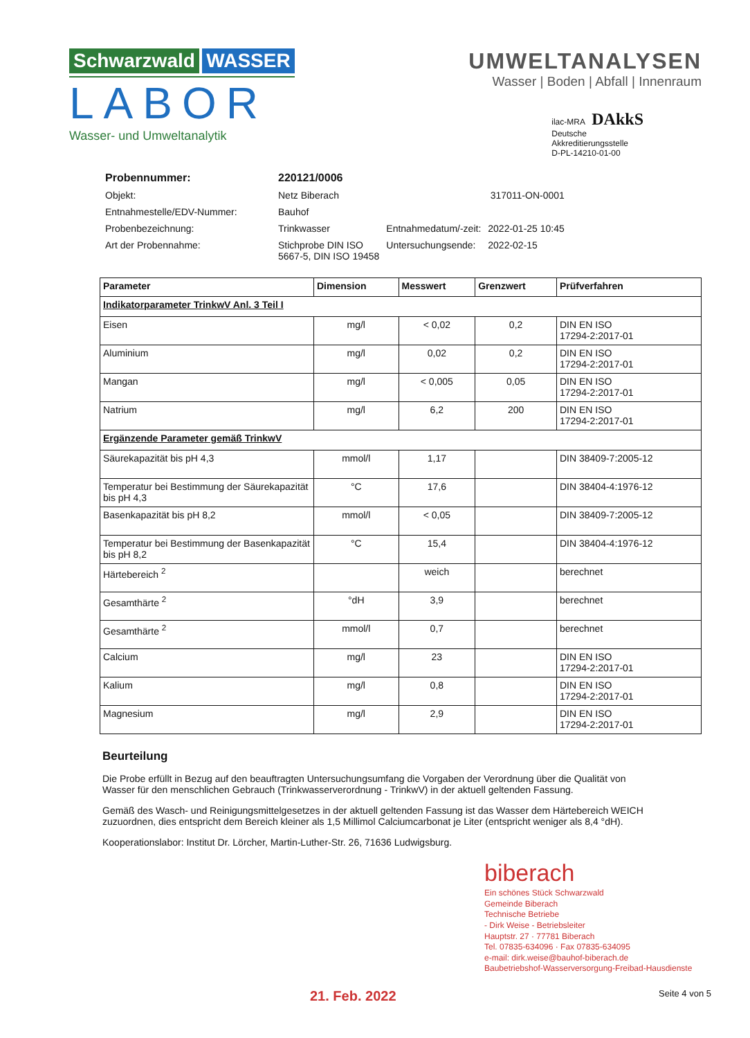Schwarzwald WASSER
LABOR
Wasser- und Umweltanalytik
UMWELTANALYSEN
Wasser | Boden | Abfall | Innenraum
ilac-MRA DAkkS
Deutsche
Akkreditierungsstelle
D-PL-14210-01-00
| Probennummer: | 220121/0006 | | |
| Objekt: | Netz Biberach | | 317011-ON-0001 |
| Entnahmestelle/EDV-Nummer: | Bauhof | | |
| Probenbezeichnung: | Trinkwasser | Entnahmedatum/-zeit: | 2022-01-25 10:45 |
| Art der Probennahme: | Stichprobe DIN ISO 5667-5, DIN ISO 19458 | Untersuchungsende: | 2022-02-15 |
| Parameter | Dimension | Messwert | Grenzwert | Prüfverfahren |
| --- | --- | --- | --- | --- |
| Indikatorparameter TrinkwV Anl. 3 Teil I | | | | |
| Eisen | mg/l | < 0,02 | 0,2 | DIN EN ISO 17294-2:2017-01 |
| Aluminium | mg/l | 0,02 | 0,2 | DIN EN ISO 17294-2:2017-01 |
| Mangan | mg/l | < 0,005 | 0,05 | DIN EN ISO 17294-2:2017-01 |
| Natrium | mg/l | 6,2 | 200 | DIN EN ISO 17294-2:2017-01 |
| Ergänzende Parameter gemäß TrinkwV | | | | |
| Säurekapazität bis pH 4,3 | mmol/l | 1,17 | | DIN 38409-7:2005-12 |
| Temperatur bei Bestimmung der Säurekapazität bis pH 4,3 | °C | 17,6 | | DIN 38404-4:1976-12 |
| Basenkapazität bis pH 8,2 | mmol/l | < 0,05 | | DIN 38409-7:2005-12 |
| Temperatur bei Bestimmung der Basenkapazität bis pH 8,2 | °C | 15,4 | | DIN 38404-4:1976-12 |
| Härtebereich <sup>2</sup> | | weich | | berechnet |
| Gesamthärte <sup>2</sup> | °dH | 3,9 | | berechnet |
| Gesamthärte <sup>2</sup> | mmol/l | 0,7 | | berechnet |
| Calcium | mg/l | 23 | | DIN EN ISO 17294-2:2017-01 |
| Kalium | mg/l | 0,8 | | DIN EN ISO 17294-2:2017-01 |
| Magnesium | mg/l | 2,9 | | DIN EN ISO 17294-2:2017-01 |
Beurteilung
Die Probe erfüllt in Bezug auf den beauftragten Untersuchungsumfang die Vorgaben der Verordnung über die Qualität von Wasser für den menschlichen Gebrauch (Trinkwasserverordnung - TrinkwV) in der aktuell geltenden Fassung.
Gemäß des Wasch- und Reinigungsmittelgesetzes in der aktuell geltenden Fassung ist das Wasser dem Härtebereich WEICH zuzuordnen, dies entspricht dem Bereich kleiner als 1,5 Millimol Calciumcarbonat je Liter (entspricht weniger als 8,4 °dH).
Kooperationslabor: Institut Dr. Lörcher, Martin-Luther-Str. 26, 71636 Ludwigsburg.
biberach
Ein schönes Stück Schwarzwald
Gemeinde Biberach
Technische Betriebe
- Dirk Weise - Betriebsleiter
Hauptstr. 27 · 77781 Biberach
Tel. 07835-634096 · Fax 07835-634095
e-mail: dirk.weise@bauhof-biberach.de
Baubetriebshof-Wasserversorgung-Freibad-Hausdienste
21. Feb. 2022 Seite 4 von 5